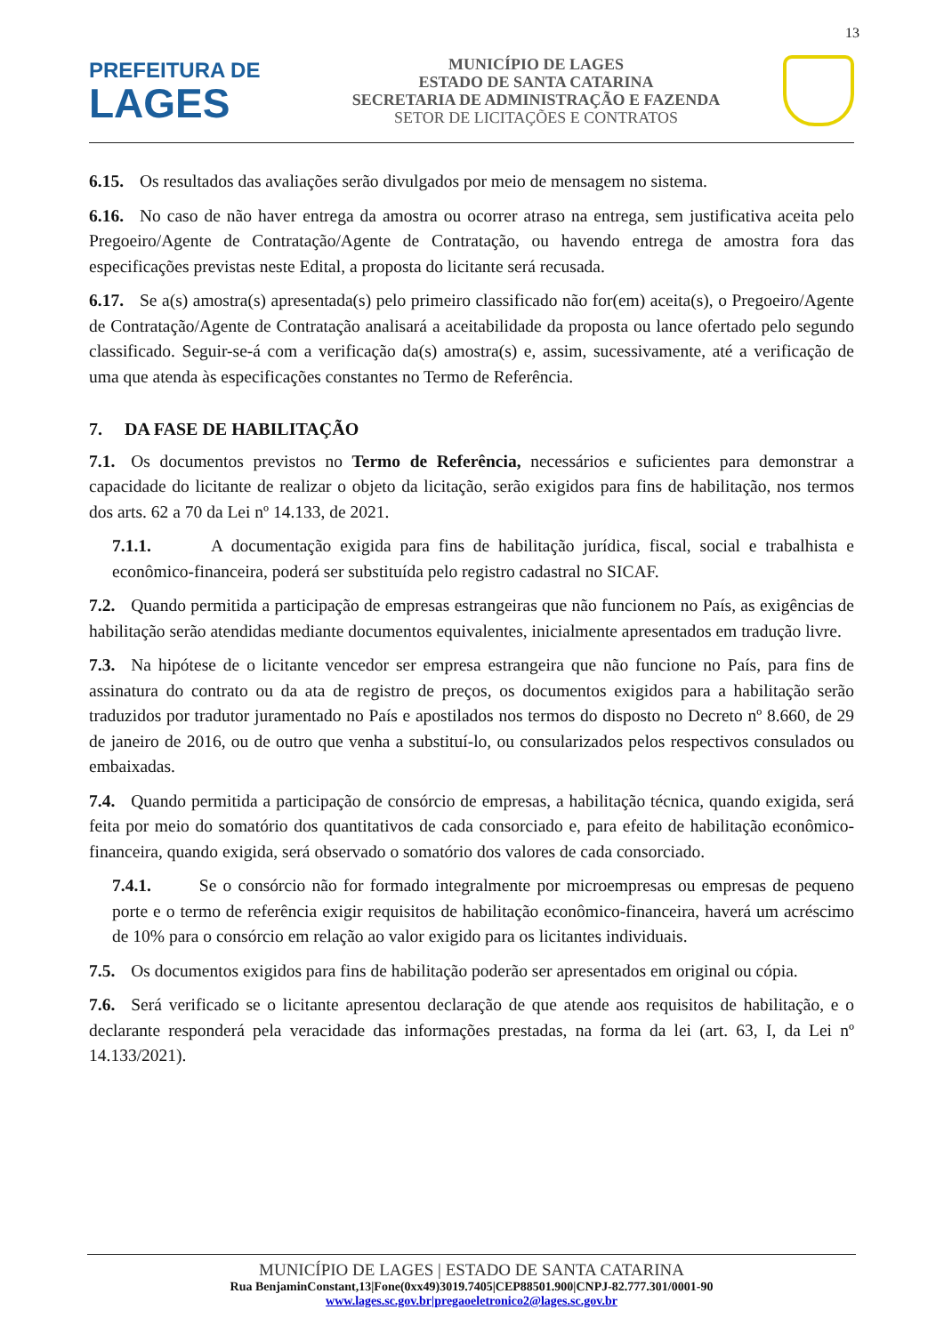13
PREFEITURA DE
LAGES
MUNICÍPIO DE LAGES
ESTADO DE SANTA CATARINA
SECRETARIA DE ADMINISTRAÇÃO E FAZENDA
SETOR DE LICITAÇÕES E CONTRATOS
6.15. Os resultados das avaliações serão divulgados por meio de mensagem no sistema.
6.16. No caso de não haver entrega da amostra ou ocorrer atraso na entrega, sem justificativa aceita pelo Pregoeiro/Agente de Contratação/Agente de Contratação, ou havendo entrega de amostra fora das especificações previstas neste Edital, a proposta do licitante será recusada.
6.17. Se a(s) amostra(s) apresentada(s) pelo primeiro classificado não for(em) aceita(s), o Pregoeiro/Agente de Contratação/Agente de Contratação analisará a aceitabilidade da proposta ou lance ofertado pelo segundo classificado. Seguir-se-á com a verificação da(s) amostra(s) e, assim, sucessivamente, até a verificação de uma que atenda às especificações constantes no Termo de Referência.
7. DA FASE DE HABILITAÇÃO
7.1. Os documentos previstos no Termo de Referência, necessários e suficientes para demonstrar a capacidade do licitante de realizar o objeto da licitação, serão exigidos para fins de habilitação, nos termos dos arts. 62 a 70 da Lei nº 14.133, de 2021.
7.1.1. A documentação exigida para fins de habilitação jurídica, fiscal, social e trabalhista e econômico-financeira, poderá ser substituída pelo registro cadastral no SICAF.
7.2. Quando permitida a participação de empresas estrangeiras que não funcionem no País, as exigências de habilitação serão atendidas mediante documentos equivalentes, inicialmente apresentados em tradução livre.
7.3. Na hipótese de o licitante vencedor ser empresa estrangeira que não funcione no País, para fins de assinatura do contrato ou da ata de registro de preços, os documentos exigidos para a habilitação serão traduzidos por tradutor juramentado no País e apostilados nos termos do disposto no Decreto nº 8.660, de 29 de janeiro de 2016, ou de outro que venha a substituí-lo, ou consularizados pelos respectivos consulados ou embaixadas.
7.4. Quando permitida a participação de consórcio de empresas, a habilitação técnica, quando exigida, será feita por meio do somatório dos quantitativos de cada consorciado e, para efeito de habilitação econômico-financeira, quando exigida, será observado o somatório dos valores de cada consorciado.
7.4.1. Se o consórcio não for formado integralmente por microempresas ou empresas de pequeno porte e o termo de referência exigir requisitos de habilitação econômico-financeira, haverá um acréscimo de 10% para o consórcio em relação ao valor exigido para os licitantes individuais.
7.5. Os documentos exigidos para fins de habilitação poderão ser apresentados em original ou cópia.
7.6. Será verificado se o licitante apresentou declaração de que atende aos requisitos de habilitação, e o declarante responderá pela veracidade das informações prestadas, na forma da lei (art. 63, I, da Lei nº 14.133/2021).
MUNICÍPIO DE LAGES | ESTADO DE SANTA CATARINA
Rua BenjaminConstant,13|Fone(0xx49)3019.7405|CEP88501.900|CNPJ-82.777.301/0001-90
www.lages.sc.gov.br|pregaoeletronico2@lages.sc.gov.br